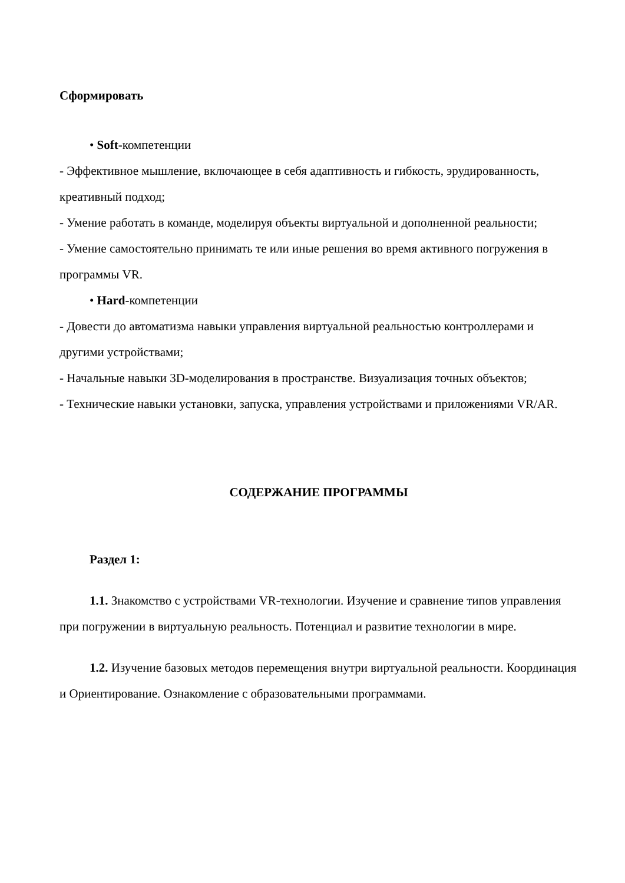Сформировать
• Soft-компетенции
- Эффективное мышление, включающее в себя адаптивность и гибкость, эрудированность, креативный подход;
- Умение работать в команде, моделируя объекты виртуальной и дополненной реальности;
- Умение самостоятельно принимать те или иные решения во время активного погружения в программы VR.
• Hard-компетенции
- Довести до автоматизма навыки управления виртуальной реальностью контроллерами и другими устройствами;
- Начальные навыки 3D-моделирования в пространстве. Визуализация точных объектов;
- Технические навыки установки, запуска, управления устройствами и приложениями VR/AR.
СОДЕРЖАНИЕ ПРОГРАММЫ
Раздел 1:
1.1. Знакомство с устройствами VR-технологии. Изучение и сравнение типов управления при погружении в виртуальную реальность. Потенциал и развитие технологии в мире.
1.2. Изучение базовых методов перемещения внутри виртуальной реальности. Координация и Ориентирование. Ознакомление с образовательными программами.